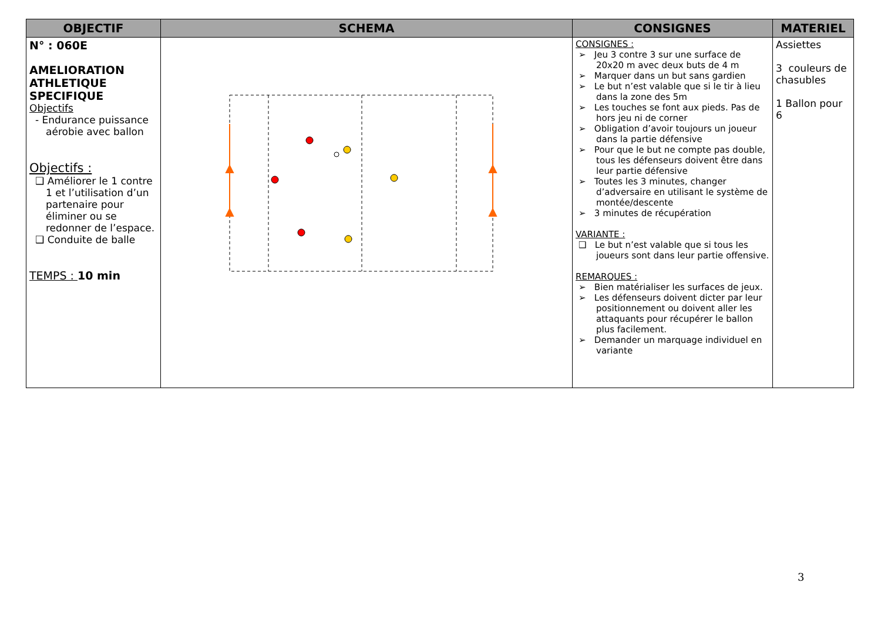| OBJECTIF | SCHEMA | CONSIGNES | MATERIEL |
| --- | --- | --- | --- |
| N° : 060E AMELIORATION ATHLETIQUE SPECIFIQUE Objectifs - Endurance puissance aérobie avec ballon Objectifs : ❑ Améliorer le 1 contre 1 et l’utilisation d’un partenaire pour éliminer ou se redonner de l’espace. ❑ Conduite de balle TEMPS : 10 min | | CONSIGNES : ➢ Jeu 3 contre 3 sur une surface de 20x20 m avec deux buts de 4 m ➢ Marquer dans un but sans gardien ➢ Le but n’est valable que si le tir à lieu dans la zone des 5m ➢ Les touches se font aux pieds. Pas de hors jeu ni de corner ➢ Obligation d’avoir toujours un joueur dans la partie défensive ➢ Pour que le but ne compte pas double, tous les défenseurs doivent être dans leur partie défensive ➢ Toutes les 3 minutes, changer d’adversaire en utilisant le système de montée/descente ➢ 3 minutes de récupération VARIANTE : ❑ Le but n’est valable que si tous les joueurs sont dans leur partie offensive. REMARQUES : ➢ Bien matérialiser les surfaces de jeux. ➢ Les défenseurs doivent dicter par leur positionnement ou doivent aller les attaquants pour récupérer le ballon plus facilement. ➢ Demander un marquage individuel en variante | Assiettes 3 couleurs de chasubles 1 Ballon pour 6 |
3